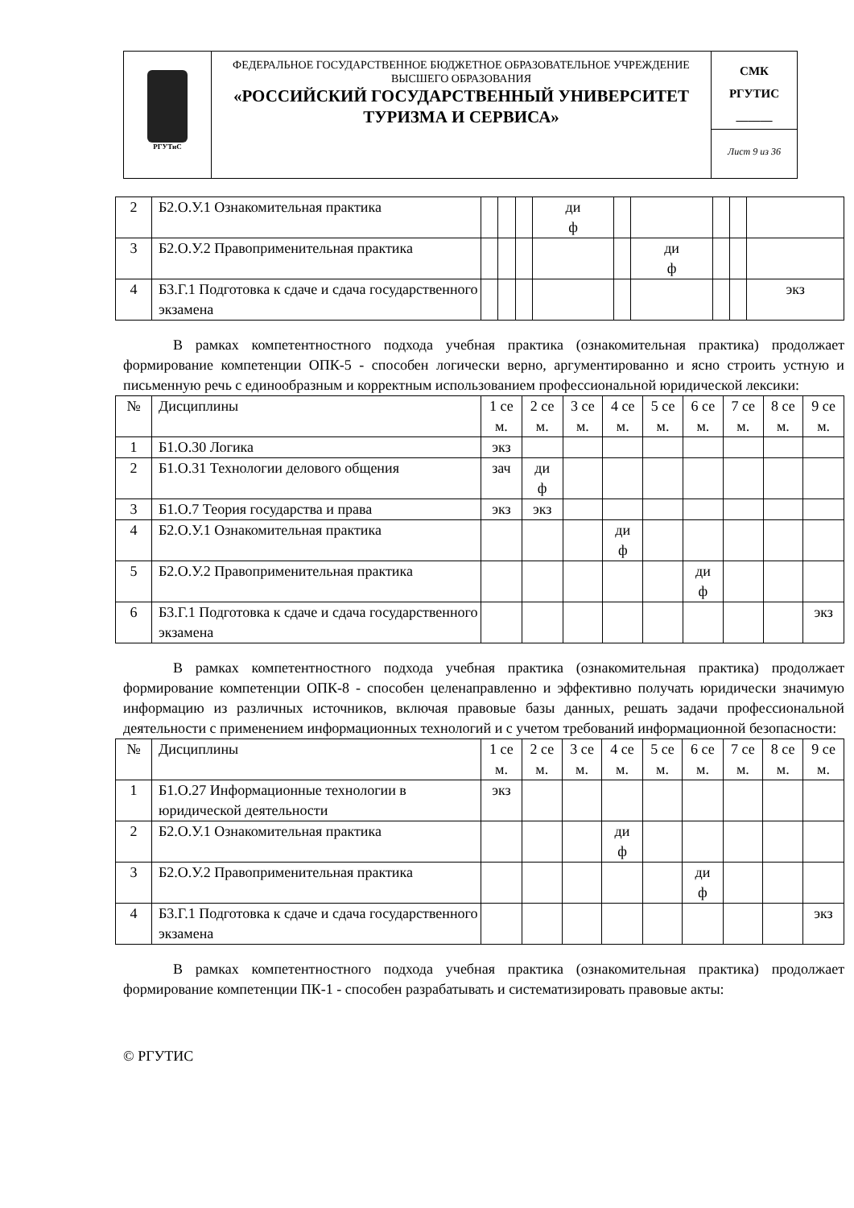| РГУТиС | ФЕДЕРАЛЬНОЕ ГОСУДАРСТВЕННОЕ БЮДЖЕТНОЕ ОБРАЗОВАТЕЛЬНОЕ УЧРЕЖДЕНИЕ ВЫСШЕГО ОБРАЗОВАНИЯ «РОССИЙСКИЙ ГОСУДАРСТВЕННЫЙ УНИВЕРСИТЕТ ТУРИЗМА И СЕРВИСА» | СМК РГУТИС ______ |
| | | Лист 9 из 36 |
| 2 | Б2.О.У.1 Ознакомительная практика | | | | ди ф | | | | | |
| 3 | Б2.О.У.2 Правоприменительная практика | | | | | | ди ф | | | |
| 4 | Б3.Г.1 Подготовка к сдаче и сдача государственного экзамена | | | | | | | | | экз |
В рамках компетентностного подхода учебная практика (ознакомительная практика) продолжает формирование компетенции ОПК-5 - способен логически верно, аргументированно и ясно строить устную и письменную речь с единообразным и корректным использованием профессиональной юридической лексики:
| № | Дисциплины | 1 се м. | 2 се м. | 3 се м. | 4 се м. | 5 се м. | 6 се м. | 7 се м. | 8 се м. | 9 се м. |
| --- | --- | --- | --- | --- | --- | --- | --- | --- | --- | --- |
| 1 | Б1.О.30 Логика | экз | | | | | | | | |
| 2 | Б1.О.31 Технологии делового общения | зач | ди ф | | | | | | | |
| 3 | Б1.О.7 Теория государства и права | экз | экз | | | | | | | |
| 4 | Б2.О.У.1 Ознакомительная практика | | | | ди ф | | | | | |
| 5 | Б2.О.У.2 Правоприменительная практика | | | | | | ди ф | | | |
| 6 | Б3.Г.1 Подготовка к сдаче и сдача государственного экзамена | | | | | | | | | экз |
В рамках компетентностного подхода учебная практика (ознакомительная практика) продолжает формирование компетенции ОПК-8 - способен целенаправленно и эффективно получать юридически значимую информацию из различных источников, включая правовые базы данных, решать задачи профессиональной деятельности с применением информационных технологий и с учетом требований информационной безопасности:
| № | Дисциплины | 1 се м. | 2 се м. | 3 се м. | 4 се м. | 5 се м. | 6 се м. | 7 се м. | 8 се м. | 9 се м. |
| --- | --- | --- | --- | --- | --- | --- | --- | --- | --- | --- |
| 1 | Б1.О.27 Информационные технологии в юридической деятельности | экз | | | | | | | | |
| 2 | Б2.О.У.1 Ознакомительная практика | | | | ди ф | | | | | |
| 3 | Б2.О.У.2 Правоприменительная практика | | | | | | ди ф | | | |
| 4 | Б3.Г.1 Подготовка к сдаче и сдача государственного экзамена | | | | | | | | | экз |
В рамках компетентностного подхода учебная практика (ознакомительная практика) продолжает формирование компетенции ПК-1 - способен разрабатывать и систематизировать правовые акты:
© РГУТИС